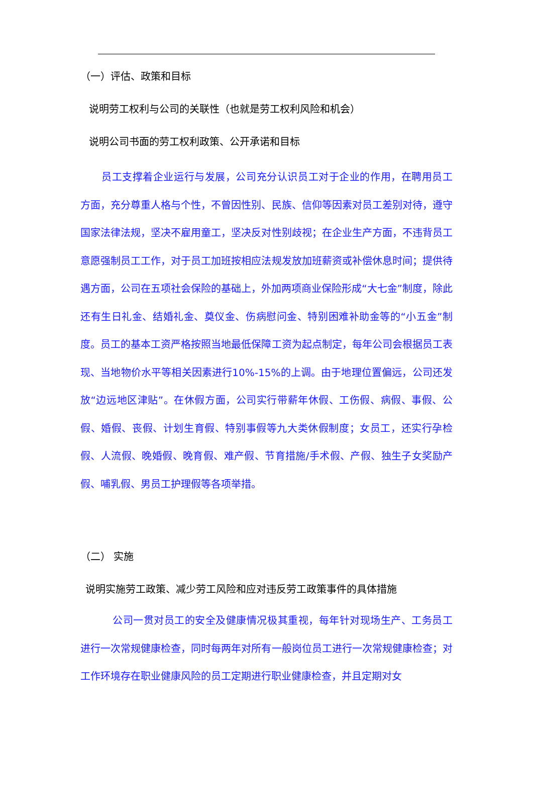（一）评估、政策和目标
说明劳工权利与公司的关联性（也就是劳工权利风险和机会）
说明公司书面的劳工权利政策、公开承诺和目标
员工支撑着企业运行与发展，公司充分认识员工对于企业的作用，在聘用员工方面，充分尊重人格与个性，不曾因性别、民族、信仰等因素对员工差别对待，遵守国家法律法规，坚决不雇用童工，坚决反对性别歧视；在企业生产方面，不违背员工意愿强制员工工作，对于员工加班按相应法规发放加班薪资或补偿休息时间；提供待遇方面，公司在五项社会保险的基础上，外加两项商业保险形成“大七金”制度，除此还有生日礼金、结婚礼金、奠仪金、伤病慰问金、特别困难补助金等的“小五金”制度。员工的基本工资严格按照当地最低保障工资为起点制定，每年公司会根据员工表现、当地物价水平等相关因素进行10%-15%的上调。由于地理位置偏远，公司还发放“边远地区津贴”。在休假方面，公司实行带薪年休假、工伤假、病假、事假、公假、婚假、丧假、计划生育假、特别事假等九大类休假制度；女员工，还实行孕检假、人流假、晚婚假、晚育假、难产假、节育措施/手术假、产假、独生子女奖励产假、哺乳假、男员工护理假等各项举措。
（二） 实施
说明实施劳工政策、减少劳工风险和应对违反劳工政策事件的具体措施
公司一贯对员工的安全及健康情况极其重视，每年针对现场生产、工务员工进行一次常规健康检查，同时每两年对所有一般岗位员工进行一次常规健康检查；对工作环境存在职业健康风险的员工定期进行职业健康检查，并且定期对女